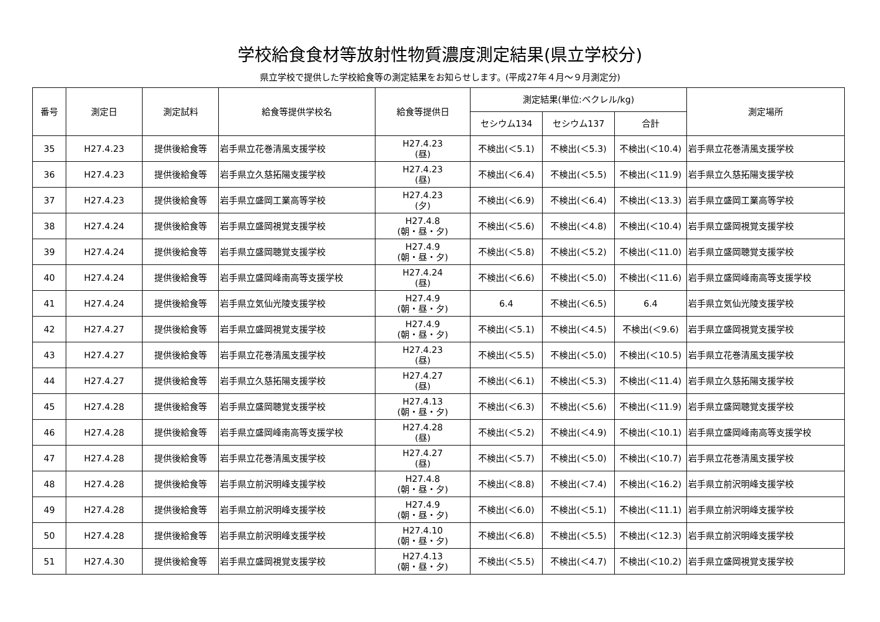学校給食食材等放射性物質濃度測定結果(県立学校分)
県立学校で提供した学校給食等の測定結果をお知らせします。(平成27年４月～９月測定分)
| 番号 | 測定日 | 測定試料 | 給食等提供学校名 | 給食等提供日 | 測定結果(単位:ベクレル/kg) | | | 測定場所 |
| --- | --- | --- | --- | --- | --- | --- | --- | --- |
| | | | | | セシウム134 | セシウム137 | 合計 | |
| 35 | H27.4.23 | 提供後給食等 | 岩手県立花巻清風支援学校 | H27.4.23 (昼) | 不検出(＜5.1) | 不検出(＜5.3) | 不検出(＜10.4) | 岩手県立花巻清風支援学校 |
| 36 | H27.4.23 | 提供後給食等 | 岩手県立久慈拓陽支援学校 | H27.4.23 (昼) | 不検出(＜6.4) | 不検出(＜5.5) | 不検出(＜11.9) | 岩手県立久慈拓陽支援学校 |
| 37 | H27.4.23 | 提供後給食等 | 岩手県立盛岡工業高等学校 | H27.4.23 (夕) | 不検出(＜6.9) | 不検出(＜6.4) | 不検出(＜13.3) | 岩手県立盛岡工業高等学校 |
| 38 | H27.4.24 | 提供後給食等 | 岩手県立盛岡視覚支援学校 | H27.4.8 (朝・昼・夕) | 不検出(＜5.6) | 不検出(＜4.8) | 不検出(＜10.4) | 岩手県立盛岡視覚支援学校 |
| 39 | H27.4.24 | 提供後給食等 | 岩手県立盛岡聴覚支援学校 | H27.4.9 (朝・昼・夕) | 不検出(＜5.8) | 不検出(＜5.2) | 不検出(＜11.0) | 岩手県立盛岡聴覚支援学校 |
| 40 | H27.4.24 | 提供後給食等 | 岩手県立盛岡峰南高等支援学校 | H27.4.24 (昼) | 不検出(＜6.6) | 不検出(＜5.0) | 不検出(＜11.6) | 岩手県立盛岡峰南高等支援学校 |
| 41 | H27.4.24 | 提供後給食等 | 岩手県立気仙光陵支援学校 | H27.4.9 (朝・昼・夕) | 6.4 | 不検出(＜6.5) | 6.4 | 岩手県立気仙光陵支援学校 |
| 42 | H27.4.27 | 提供後給食等 | 岩手県立盛岡視覚支援学校 | H27.4.9 (朝・昼・夕) | 不検出(＜5.1) | 不検出(＜4.5) | 不検出(＜9.6) | 岩手県立盛岡視覚支援学校 |
| 43 | H27.4.27 | 提供後給食等 | 岩手県立花巻清風支援学校 | H27.4.23 (昼) | 不検出(＜5.5) | 不検出(＜5.0) | 不検出(＜10.5) | 岩手県立花巻清風支援学校 |
| 44 | H27.4.27 | 提供後給食等 | 岩手県立久慈拓陽支援学校 | H27.4.27 (昼) | 不検出(＜6.1) | 不検出(＜5.3) | 不検出(＜11.4) | 岩手県立久慈拓陽支援学校 |
| 45 | H27.4.28 | 提供後給食等 | 岩手県立盛岡聴覚支援学校 | H27.4.13 (朝・昼・夕) | 不検出(＜6.3) | 不検出(＜5.6) | 不検出(＜11.9) | 岩手県立盛岡聴覚支援学校 |
| 46 | H27.4.28 | 提供後給食等 | 岩手県立盛岡峰南高等支援学校 | H27.4.28 (昼) | 不検出(＜5.2) | 不検出(＜4.9) | 不検出(＜10.1) | 岩手県立盛岡峰南高等支援学校 |
| 47 | H27.4.28 | 提供後給食等 | 岩手県立花巻清風支援学校 | H27.4.27 (昼) | 不検出(＜5.7) | 不検出(＜5.0) | 不検出(＜10.7) | 岩手県立花巻清風支援学校 |
| 48 | H27.4.28 | 提供後給食等 | 岩手県立前沢明峰支援学校 | H27.4.8 (朝・昼・夕) | 不検出(＜8.8) | 不検出(＜7.4) | 不検出(＜16.2) | 岩手県立前沢明峰支援学校 |
| 49 | H27.4.28 | 提供後給食等 | 岩手県立前沢明峰支援学校 | H27.4.9 (朝・昼・夕) | 不検出(＜6.0) | 不検出(＜5.1) | 不検出(＜11.1) | 岩手県立前沢明峰支援学校 |
| 50 | H27.4.28 | 提供後給食等 | 岩手県立前沢明峰支援学校 | H27.4.10 (朝・昼・夕) | 不検出(＜6.8) | 不検出(＜5.5) | 不検出(＜12.3) | 岩手県立前沢明峰支援学校 |
| 51 | H27.4.30 | 提供後給食等 | 岩手県立盛岡視覚支援学校 | H27.4.13 (朝・昼・夕) | 不検出(＜5.5) | 不検出(＜4.7) | 不検出(＜10.2) | 岩手県立盛岡視覚支援学校 |